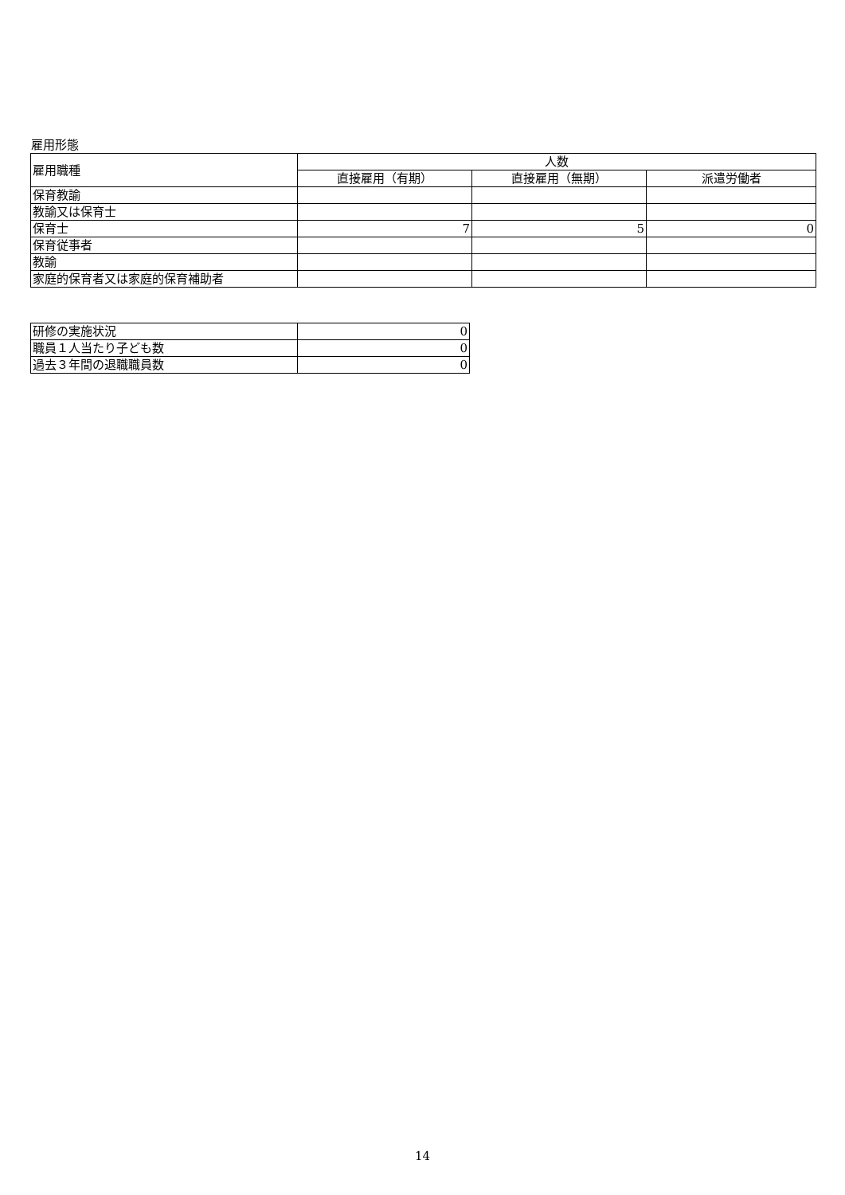雇用形態
| 雇用職種 | 人数 | | |
| | 直接雇用（有期） | 直接雇用（無期） | 派遣労働者 |
| 保育教諭 | | | |
| 教諭又は保育士 | | | |
| 保育士 | 7 | 5 | 0 |
| 保育従事者 | | | |
| 教諭 | | | |
| 家庭的保育者又は家庭的保育補助者 | | | |
| 研修の実施状況 | 0 |
| 職員１人当たり子ども数 | 0 |
| 過去３年間の退職職員数 | 0 |
14